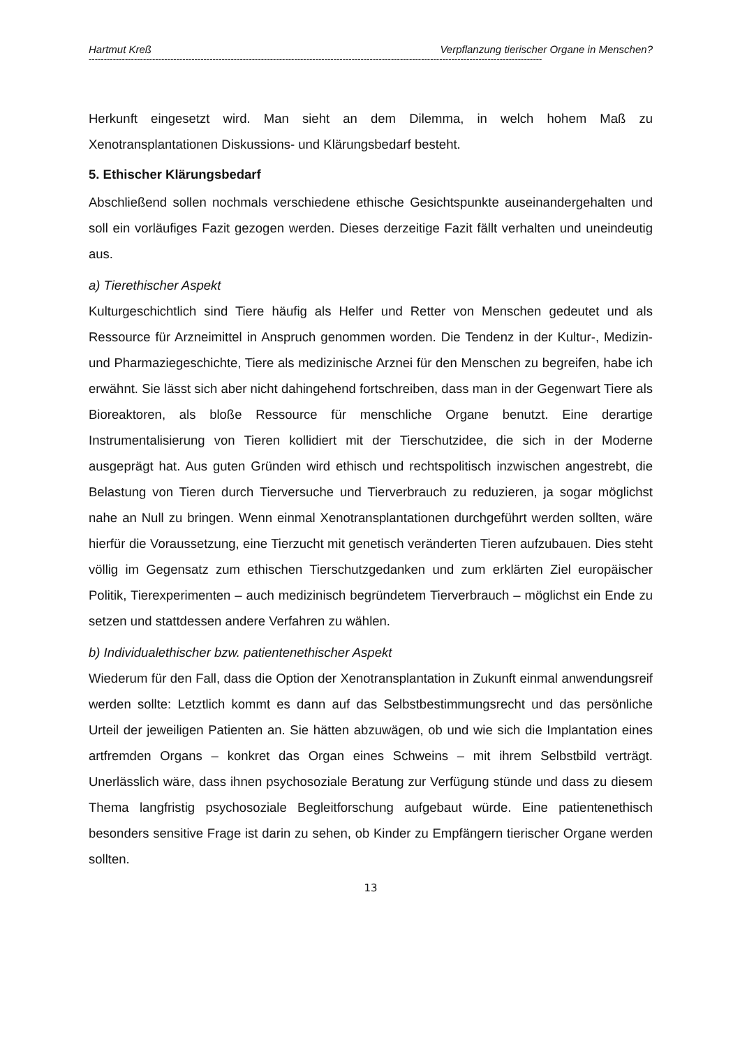Hartmut Kreß Verpflanzung tierischer Organe in Menschen?
------------------------------------------------------------------------------------------------------------------------------------------------------
Herkunft eingesetzt wird. Man sieht an dem Dilemma, in welch hohem Maß zu Xenotransplantationen Diskussions- und Klärungsbedarf besteht.
5. Ethischer Klärungsbedarf
Abschließend sollen nochmals verschiedene ethische Gesichtspunkte auseinandergehalten und soll ein vorläufiges Fazit gezogen werden. Dieses derzeitige Fazit fällt verhalten und uneindeutig aus.
a) Tierethischer Aspekt
Kulturgeschichtlich sind Tiere häufig als Helfer und Retter von Menschen gedeutet und als Ressource für Arzneimittel in Anspruch genommen worden. Die Tendenz in der Kultur-, Medizin- und Pharmaziegeschichte, Tiere als medizinische Arznei für den Menschen zu begreifen, habe ich erwähnt. Sie lässt sich aber nicht dahingehend fortschreiben, dass man in der Gegenwart Tiere als Bioreaktoren, als bloße Ressource für menschliche Organe benutzt. Eine derartige Instrumentalisierung von Tieren kollidiert mit der Tierschutzidee, die sich in der Moderne ausgeprägt hat. Aus guten Gründen wird ethisch und rechtspolitisch inzwischen angestrebt, die Belastung von Tieren durch Tierversuche und Tierverbrauch zu reduzieren, ja sogar möglichst nahe an Null zu bringen. Wenn einmal Xenotransplantationen durchgeführt werden sollten, wäre hierfür die Voraussetzung, eine Tierzucht mit genetisch veränderten Tieren aufzubauen. Dies steht völlig im Gegensatz zum ethischen Tierschutzgedanken und zum erklärten Ziel europäischer Politik, Tierexperimenten – auch medizinisch begründetem Tierverbrauch – möglichst ein Ende zu setzen und stattdessen andere Verfahren zu wählen.
b) Individualethischer bzw. patientenethischer Aspekt
Wiederum für den Fall, dass die Option der Xenotransplantation in Zukunft einmal anwendungsreif werden sollte: Letztlich kommt es dann auf das Selbstbestimmungsrecht und das persönliche Urteil der jeweiligen Patienten an. Sie hätten abzuwägen, ob und wie sich die Implantation eines artfremden Organs – konkret das Organ eines Schweins – mit ihrem Selbstbild verträgt. Unerlässlich wäre, dass ihnen psychosoziale Beratung zur Verfügung stünde und dass zu diesem Thema langfristig psychosoziale Begleitforschung aufgebaut würde. Eine patientenethisch besonders sensitive Frage ist darin zu sehen, ob Kinder zu Empfängern tierischer Organe werden sollten.
13